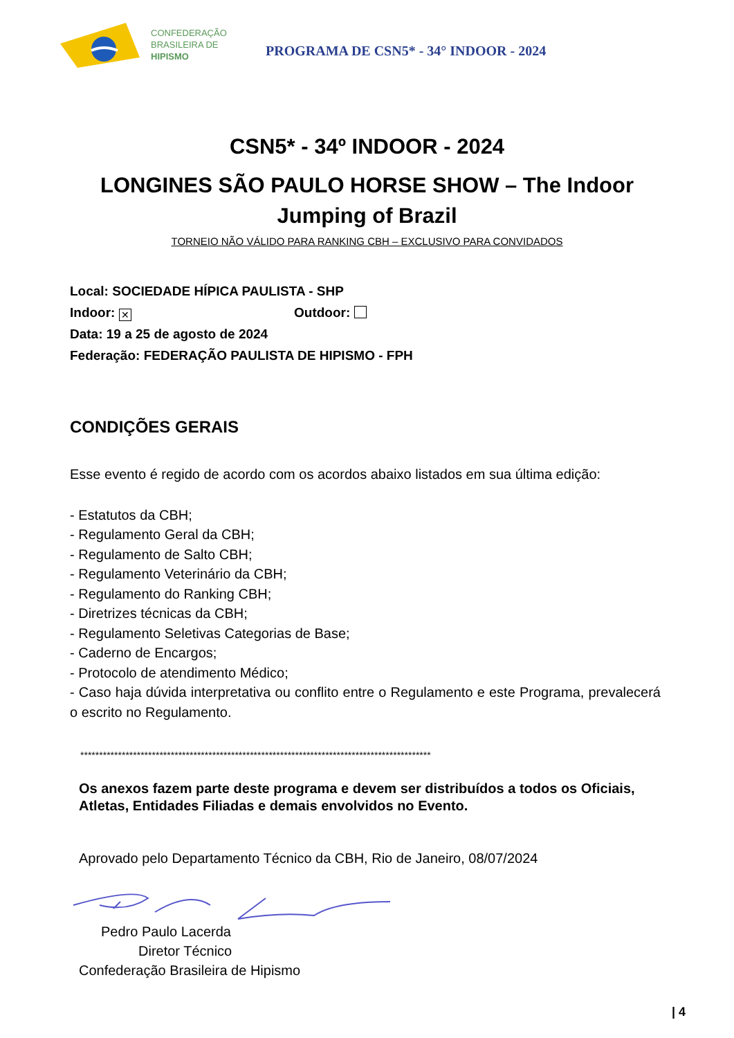CONFEDERAÇÃO
BRASILEIRA DE
HIPISMO
PROGRAMA DE CSN5* - 34° INDOOR - 2024
CSN5* - 34º INDOOR - 2024
LONGINES SÃO PAULO HORSE SHOW – The Indoor Jumping of Brazil
TORNEIO NÃO VÁLIDO PARA RANKING CBH – EXCLUSIVO PARA CONVIDADOS
Local: SOCIEDADE HÍPICA PAULISTA - SHP
Indoor: ✕ Outdoor:
Data: 19 a 25 de agosto de 2024
Federação: FEDERAÇÃO PAULISTA DE HIPISMO - FPH
CONDIÇÕES GERAIS
Esse evento é regido de acordo com os acordos abaixo listados em sua última edição:
- Estatutos da CBH;
- Regulamento Geral da CBH;
- Regulamento de Salto CBH;
- Regulamento Veterinário da CBH;
- Regulamento do Ranking CBH;
- Diretrizes técnicas da CBH;
- Regulamento Seletivas Categorias de Base;
- Caderno de Encargos;
- Protocolo de atendimento Médico;
- Caso haja dúvida interpretativa ou conflito entre o Regulamento e este Programa, prevalecerá o escrito no Regulamento.
*********************************************************************************************
Os anexos fazem parte deste programa e devem ser distribuídos a todos os Oficiais, Atletas, Entidades Filiadas e demais envolvidos no Evento.
Aprovado pelo Departamento Técnico da CBH, Rio de Janeiro, 08/07/2024
Pedro Paulo Lacerda
Diretor Técnico
Confederação Brasileira de Hipismo
| 4